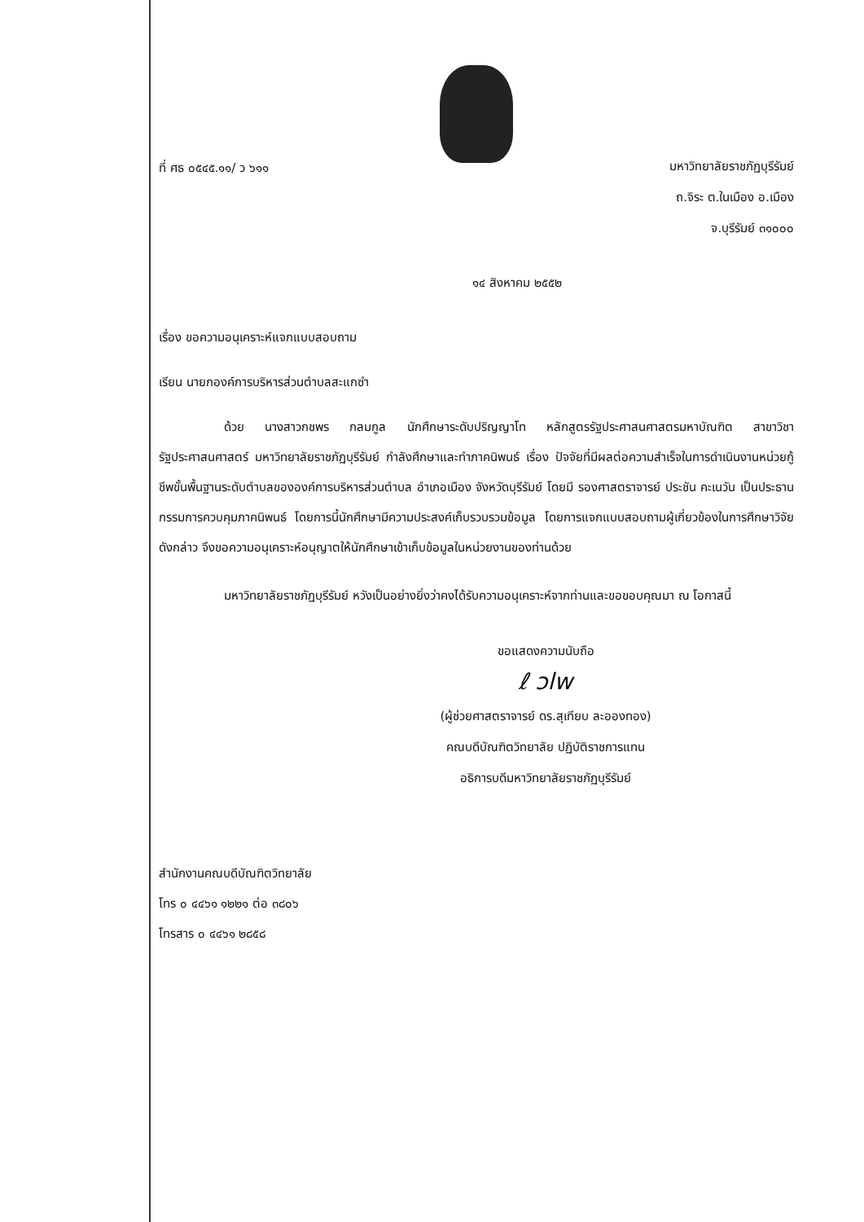ที่ ศธ ๐๕๔๕.๑๑/ ว ๖๑๑
มหาวิทยาลัยราชภัฏบุรีรัมย์
ถ.จิระ ต.ในเมือง อ.เมือง
จ.บุรีรัมย์ ๓๑๐๐๐
๑๔ สิงหาคม ๒๕๕๒
เรื่อง ขอความอนุเคราะห์แจกแบบสอบถาม
เรียน นายกองค์การบริหารส่วนตำบลสะแกซำ
ด้วย นางสาวกชพร กลมกูล นักศึกษาระดับปริญญาโท หลักสูตรรัฐประศาสนศาสตรมหาบัณฑิต สาขาวิชารัฐประศาสนศาสตร์ มหาวิทยาลัยราชภัฏบุรีรัมย์ กำลังศึกษาและทำภาคนิพนธ์ เรื่อง ปัจจัยที่มีผลต่อความสำเร็จในการดำเนินงานหน่วยกู้ชีพขั้นพื้นฐานระดับตำบลขององค์การบริหารส่วนตำบล อำเภอเมือง จังหวัดบุรีรัมย์ โดยมี รองศาสตราจารย์ ประชัน คะเนวัน เป็นประธานกรรมการควบคุมภาคนิพนธ์ โดยการนี้นักศึกษามีความประสงค์เก็บรวบรวมข้อมูล โดยการแจกแบบสอบถามผู้เกี่ยวข้องในการศึกษาวิจัยดังกล่าว จึงขอความอนุเคราะห์อนุญาตให้นักศึกษาเข้าเก็บข้อมูลในหน่วยงานของท่านด้วย
มหาวิทยาลัยราชภัฏบุรีรัมย์ หวังเป็นอย่างยิ่งว่าคงได้รับความอนุเคราะห์จากท่านและขอขอบคุณมา ณ โอกาสนี้
ขอแสดงความนับถือ
ℓ ɔlw
(ผู้ช่วยศาสตราจารย์ ดร.สุเทียบ ละอองทอง)
คณบดีบัณฑิตวิทยาลัย ปฏิบัติราชการแทน
อธิการบดีมหาวิทยาลัยราชภัฏบุรีรัมย์
สำนักงานคณบดีบัณฑิตวิทยาลัย
โทร ๐ ๔๔๖๑ ๑๒๒๑ ต่อ ๓๘๐๖
โทรสาร ๐ ๔๔๖๑ ๒๘๕๘